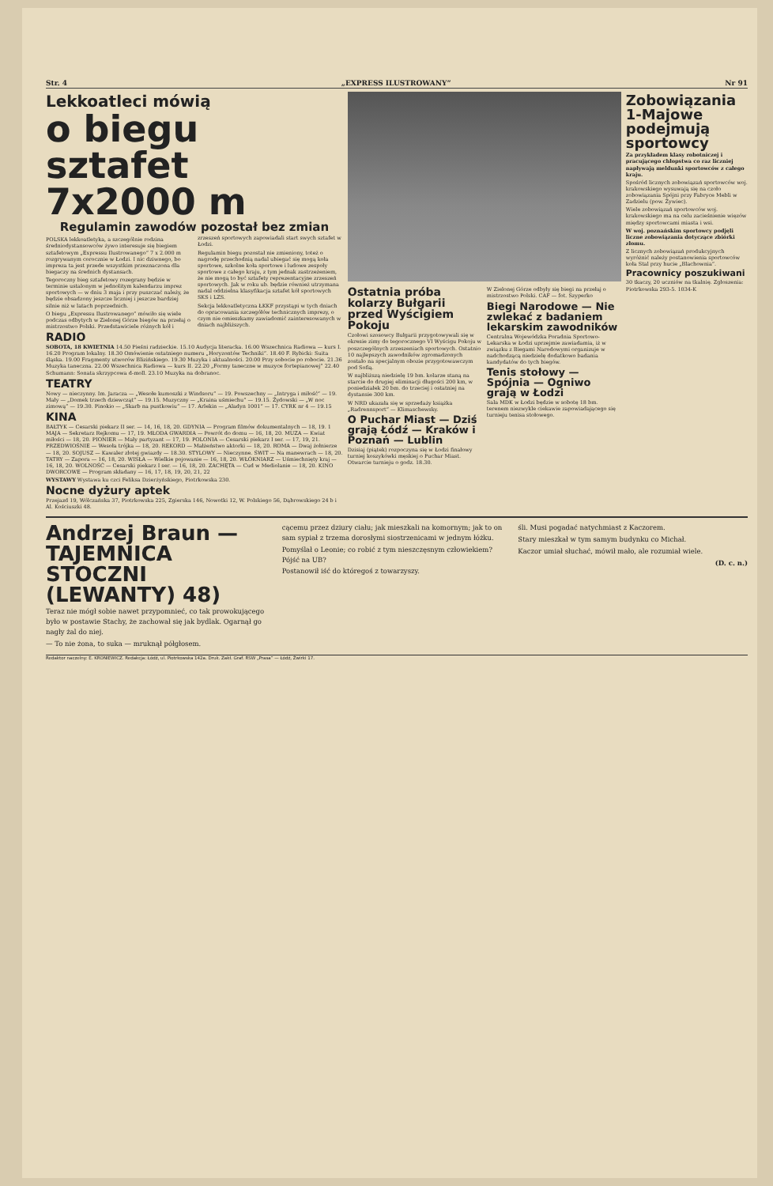Str. 4 „EXPRESS ILUSTROWANY” Nr 91
Lekkoatleci mówią
o biegu sztafet 7x2000 m
Regulamin zawodów pozostał bez zmian
POLSKA lekkoatletyka, a szczególnie rodzina średniodystansowców żywo interesuje się biegiem sztafetowym „Expressu Ilustrowanego” 7 x 2.000 m rozgrywanym corocznie w Łodzi. I nic dziwnego, bo impreza ta jest przede wszystkim przeznaczona dla biegaczy na średnich dystansach.
Tegoroczny bieg sztafetowy rozegrany będzie w terminie ustalonym w jednolitym kalendarzu imprez sportowych — w dniu 3 maja i przy puszczać należy, że będzie obsadzony jeszcze liczniej i jeszcze bardziej silnie niż w latach poprzednich.
O biegu „Expressu Ilustrowanego” mówiło się wiele podczas odbytych w Zielonej Górze biegów na przełaj o mistrzostwo Polski. Przedstawiciele różnych kół i zrzeszeń sportowych zapowiadali start swych sztafet w Łodzi.
Regulamin biegu pozostał nie zmieniony, toteż o nagrodę przechodnią nadal ubiegać się mogą koła sportowe, szkolne koła sportowe i ludowe zespoły sportowe z całego kraju, z tym jednak zastrzeżeniem, że nie mogą to być sztafety reprezentacyjne zrzeszeń sportowych. Jak w roku ub. będzie również utrzymana nadal oddzielna klasyfikacja sztafet kół sportowych SKS i LZS.
Sekcja lekkoatletyczna ŁKKF przystąpi w tych dniach do opracowania szczegółów technicznych imprezy, o czym nie omieszkamy zawiadomić zainteresowanych w dniach najbliższych.
RADIO
SOBOTA, 18 KWIETNIA 14.50 Pieśni radzieckie. 15.10 Audycja literacka. 16.00 Wszechnica Radiowa — kurs I. 16.20 Program lokalny. 18.30 Omówienie ostatniego numeru „Horyzontów Techniki”. 18.40 F. Rybicki: Suita śląska. 19.00 Fragmenty utworów Blizińskiego. 19.30 Muzyka i aktualności. 20.00 Przy sobocie po robocie. 21.36 Muzyka taneczna. 22.00 Wszechnica Radiowa — kurs II. 22.20 „Formy taneczne w muzyce fortepianowej” 22.40 Schumann: Sonata skrzypcowa d-moll. 23.10 Muzyka na dobranoc.
TEATRY
Nowy — nieczynny. Im. Jaracza — „Wesołe kumoszki z Windsoru” — 19. Powszechny — „Intryga i miłość” — 19. Mały — „Domek trzech dziewcząt” — 19.15. Muzyczny — „Kraina uśmiechu” — 19.15. Żydowski — „W noc zimową” — 19.30. Pinokio — „Skarb na pustkowiu” — 17. Arlekin — „Aladyn 1001” — 17. CYRK nr 4 — 19.15
KINA
BAŁTYK — Cesarski piekarz II ser. — 14, 16, 18, 20. GDYNIA — Program filmów dokumentalnych — 18, 19. 1 MAJA — Sekretarz Rejkomu — 17, 19. MŁODA GWARDIA — Powrót do domu — 16, 18, 20. MUZA — Kwiat miłości — 18, 20. PIONIER — Mały partyzant — 17, 19. POLONIA — Cesarski piekarz I ser. — 17, 19, 21. PRZEDWIOŚNIE — Wesoła trójka — 18, 20. REKORD — Małżeństwo aktorki — 18, 20. ROMA — Dwaj żołnierze — 18, 20. SOJUSZ — Kawaler złotej gwiazdy — 18.30. STYLOWY — Nieczynne. ŚWIT — Na manewrach — 18, 20. TATRY — Zapora — 16, 18, 20. WISŁA — Wielkie pojowanie — 16, 18, 20. WŁÓKNIARZ — Uśmiechnięty kraj — 16, 18, 20. WOLNOŚĆ — Cesarski piekarz I ser. — 16, 18, 20. ZACHĘTA — Cud w Mediolanie — 18, 20. KINO DWORCOWE — Program składany — 16, 17, 18, 19, 20, 21, 22
WYSTAWY Wystawa ku czci Feliksa Dzierżyńskiego, Piotrkowska 230.
Nocne dyżury aptek
Przejazd 19, Wólczańska 37, Piotrkowska 225, Zgierska 146, Nowotki 12, W. Polskiego 56, Dąbrowskiego 24 b i Al. Kościuszki 48.
Ostatnia próba kolarzy Bułgarii przed Wyścigiem Pokoju
Czołowi szosowcy Bułgarii przygotowywali się w okresie zimy do tegorocznego VI Wyścigu Pokoju w poszczególnych zrzeszeniach sportowych. Ostatnio 10 najlepszych zawodników zgromadzonych zostało na specjalnym obozie przygotowawczym pod Sofią.
W najbliższą niedzielę 19 bm. kolarze staną na starcie do drugiej eliminacji długości 200 km, w poniedziałek 20 bm. do trzeciej i ostatniej na dystansie 300 km.
W NRD ukazała się w sprzedaży książka „Radrennsport” — Klimaschewsky.
O Puchar Miast — Dziś grają Łódź — Kraków i Poznań — Lublin
Dzisiaj (piątek) rozpoczyna się w Łodzi finałowy turniej koszykówki męskiej o Puchar Miast. Otwarcie turnieju o godz. 18.30.
W Zielonej Górze odbyły się biegi na przełaj o mistrzostwo Polski. CAF — fot. Szyperko
Biegi Narodowe — Nie zwlekać z badaniem lekarskim zawodników
Centralna Wojewódzka Poradnia Sportowo-Lekarska w Łodzi uprzejmie zawiadamia, iż w związku z Biegami Narodowymi organizuje w nadchodzącą niedzielę dodatkowo badania kandydatów do tych biegów.
Tenis stołowy — Spójnia — Ogniwo grają w Łodzi
Sala MDK w Łodzi będzie w sobotę 18 bm. terenem niezwykle ciekawie zapowiadającego się turnieju tenisa stołowego.
Zobowiązania 1-Majowe podejmują sportowcy
Za przykładem klasy robotniczej i pracującego chłopstwa co raz liczniej napływają meldunki sportowców z całego kraju.
Spośród licznych zobowiązań sportowców woj. krakowskiego wysuwają się na czoło zobowiązania Spójni przy Fabryce Mebli w Zadzielu (pow. Żywiec).
Wiele zobowiązań sportowców woj. krakowskiego ma na celu zacieśnienie więzów między sportowcami miasta i wsi.
W woj. poznańskim sportowcy podjęli liczne zobowiązania dotyczące zbiórki złomu.
Z licznych zobowiązań produkcyjnych wyróżnić należy postanowienia sportowców koła Stal przy hucie „Blachownia”.
Pracownicy poszukiwani
30 tkaczy, 20 uczniów na tkalnię. Zgłoszenia: Piotrkowska 293-5. 1034-K
Andrzej Braun — TAJEMNICA STOCZNI (LEWANTY) 48)
Teraz nie mógł sobie nawet przypomnieć, co tak prowokującego było w postawie Stachy, że zachował się jak bydlak. Ogarnął go nagły żal do niej.
— To nie żona, to suka — mruknął półgłosem.
cącemu przez dziury ciału; jak mieszkali na komornym; jak to on sam sypiał z trzema dorosłymi siostrzenicami w jednym łóżku.
Pomyślał o Leonie; co robić z tym nieszczęsnym człowiekiem? Pójść na UB?
Postanowił iść do któregoś z towarzyszy.
śli. Musi pogadać natychmiast z Kaczorem.
Stary mieszkał w tym samym budynku co Michał.
Kaczor umiał słuchać, mówił mało, ale rozumiał wiele.
(D. c. n.)
Redaktor naczelny: E. KRONIEWICZ. Redakcja: Łódź, ul. Piotrkowska 142a. Druk. Zakł. Graf. RSW „Prasa” — Łódź, Żwirki 17.